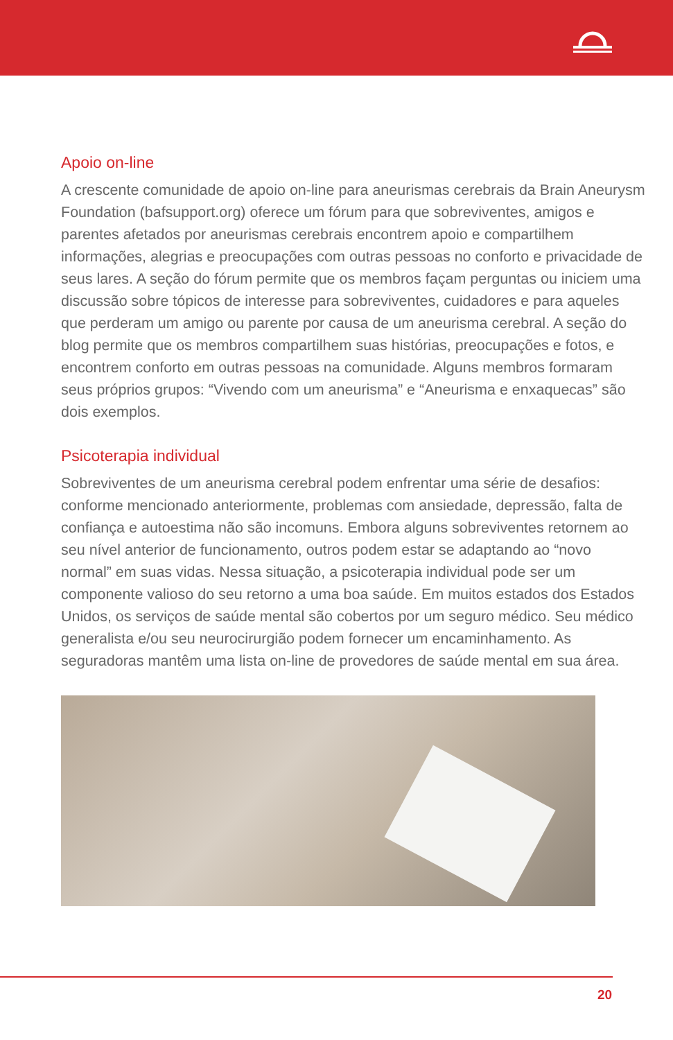Apoio on-line
A crescente comunidade de apoio on-line para aneurismas cerebrais da Brain Aneurysm Foundation (bafsupport.org) oferece um fórum para que sobreviventes, amigos e parentes afetados por aneurismas cerebrais encontrem apoio e compartilhem informações, alegrias e preocupações com outras pessoas no conforto e privacidade de seus lares. A seção do fórum permite que os membros façam perguntas ou iniciem uma discussão sobre tópicos de interesse para sobreviventes, cuidadores e para aqueles que perderam um amigo ou parente por causa de um aneurisma cerebral. A seção do blog permite que os membros compartilhem suas histórias, preocupações e fotos, e encontrem conforto em outras pessoas na comunidade. Alguns membros formaram seus próprios grupos: “Vivendo com um aneurisma” e “Aneurisma e enxaquecas” são dois exemplos.
Psicoterapia individual
Sobreviventes de um aneurisma cerebral podem enfrentar uma série de desafios: conforme mencionado anteriormente, problemas com ansiedade, depressão, falta de confiança e autoestima não são incomuns. Embora alguns sobreviventes retornem ao seu nível anterior de funcionamento, outros podem estar se adaptando ao “novo normal” em suas vidas. Nessa situação, a psicoterapia individual pode ser um componente valioso do seu retorno a uma boa saúde. Em muitos estados dos Estados Unidos, os serviços de saúde mental são cobertos por um seguro médico. Seu médico generalista e/ou seu neurocirurgião podem fornecer um encaminhamento. As seguradoras mantêm uma lista on-line de provedores de saúde mental em sua área.
20